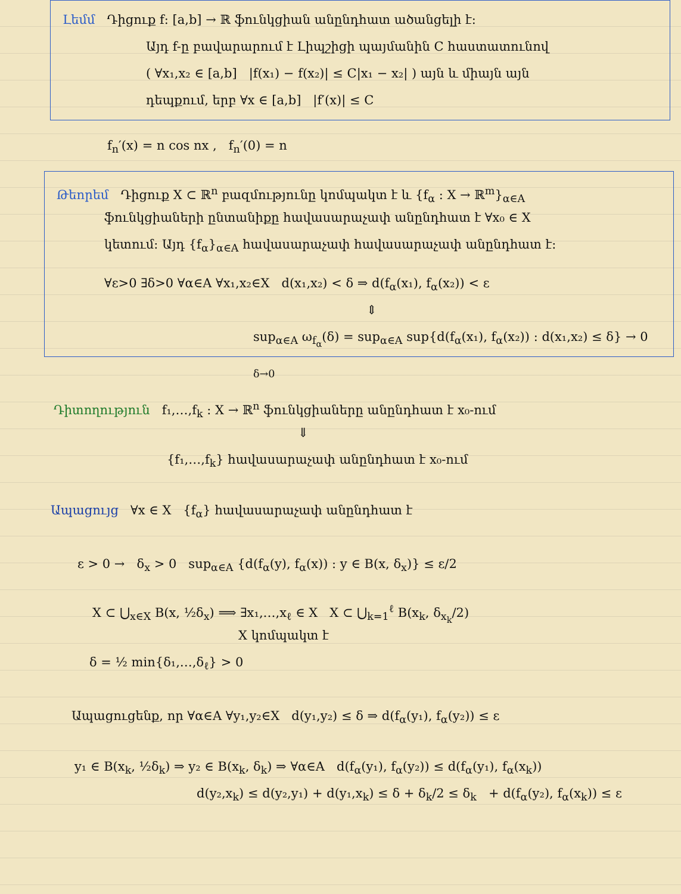Լեմմ Դիցուք f: [a,b] → ℝ ֆունկցիան անընդհատ ածանցելի է:
Այդ f-ը բավարարում է Լիպշիցի պայմանին C հաստատունով
( ∀x₁,x₂ ∈ [a,b] |f(x₁) − f(x₂)| ≤ C|x₁ − x₂| ) այն և միայն այն
դեպքում, երբ ∀x ∈ [a,b] |f′(x)| ≤ C
f<sub>n</sub>′(x) = n cos nx , f<sub>n</sub>′(0) = n
Թեորեմ Դիցուք X ⊂ ℝ<sup>n</sup> բազմությունը կոմպակտ է և {f<sub>α</sub> : X → ℝ<sup>m</sup>}<sub>α∈A</sub>
ֆունկցիաների ընտանիքը հավասարաչափ անընդհատ է ∀x₀ ∈ X
կետում: Այդ {f<sub>α</sub>}<sub>α∈A</sub> հավասարաչափ հավասարաչափ անընդհատ է:
∀ε>0 ∃δ>0 ∀α∈A ∀x₁,x₂∈X d(x₁,x₂) < δ ⇒ d(f<sub>α</sub>(x₁), f<sub>α</sub>(x₂)) < ε
⇕
sup<sub>α∈A</sub> ω<sub>f<sub>α</sub></sub>(δ) = sup<sub>α∈A</sub> sup{d(f<sub>α</sub>(x₁), f<sub>α</sub>(x₂)) : d(x₁,x₂) ≤ δ} → 0 <sub>δ→0</sub>
Դիտողություն f₁,…,f<sub>k</sub> : X → ℝ<sup>n</sup> ֆունկցիաները անընդհատ է x₀-ում
⇓
{f₁,…,f<sub>k</sub>} հավասարաչափ անընդհատ է x₀-ում
Ապացույց ∀x ∈ X {f<sub>α</sub>} հավասարաչափ անընդհատ է
ε > 0 → δ<sub>x</sub> > 0 sup<sub>α∈A</sub> {d(f<sub>α</sub>(y), f<sub>α</sub>(x)) : y ∈ B(x, δ<sub>x</sub>)} ≤ ε/2
X ⊂ ⋃<sub>x∈X</sub> B(x, ½δ<sub>x</sub>) ⟹ ∃x₁,…,x<sub>ℓ</sub> ∈ X X ⊂ ⋃<sub>k=1</sub><sup>ℓ</sup> B(x<sub>k</sub>, δ<sub>x<sub>k</sub></sub>/2)
X կոմպակտ է
δ = ½ min{δ₁,…,δ<sub>ℓ</sub>} > 0
Ապացուցենք, որ ∀α∈A ∀y₁,y₂∈X d(y₁,y₂) ≤ δ ⇒ d(f<sub>α</sub>(y₁), f<sub>α</sub>(y₂)) ≤ ε
y₁ ∈ B(x<sub>k</sub>, ½δ<sub>k</sub>) ⇒ y₂ ∈ B(x<sub>k</sub>, δ<sub>k</sub>) ⇒ ∀α∈A d(f<sub>α</sub>(y₁), f<sub>α</sub>(y₂)) ≤ d(f<sub>α</sub>(y₁), f<sub>α</sub>(x<sub>k</sub>))
d(y₂,x<sub>k</sub>) ≤ d(y₂,y₁) + d(y₁,x<sub>k</sub>) ≤ δ + δ<sub>k</sub>/2 ≤ δ<sub>k</sub> + d(f<sub>α</sub>(y₂), f<sub>α</sub>(x<sub>k</sub>)) ≤ ε